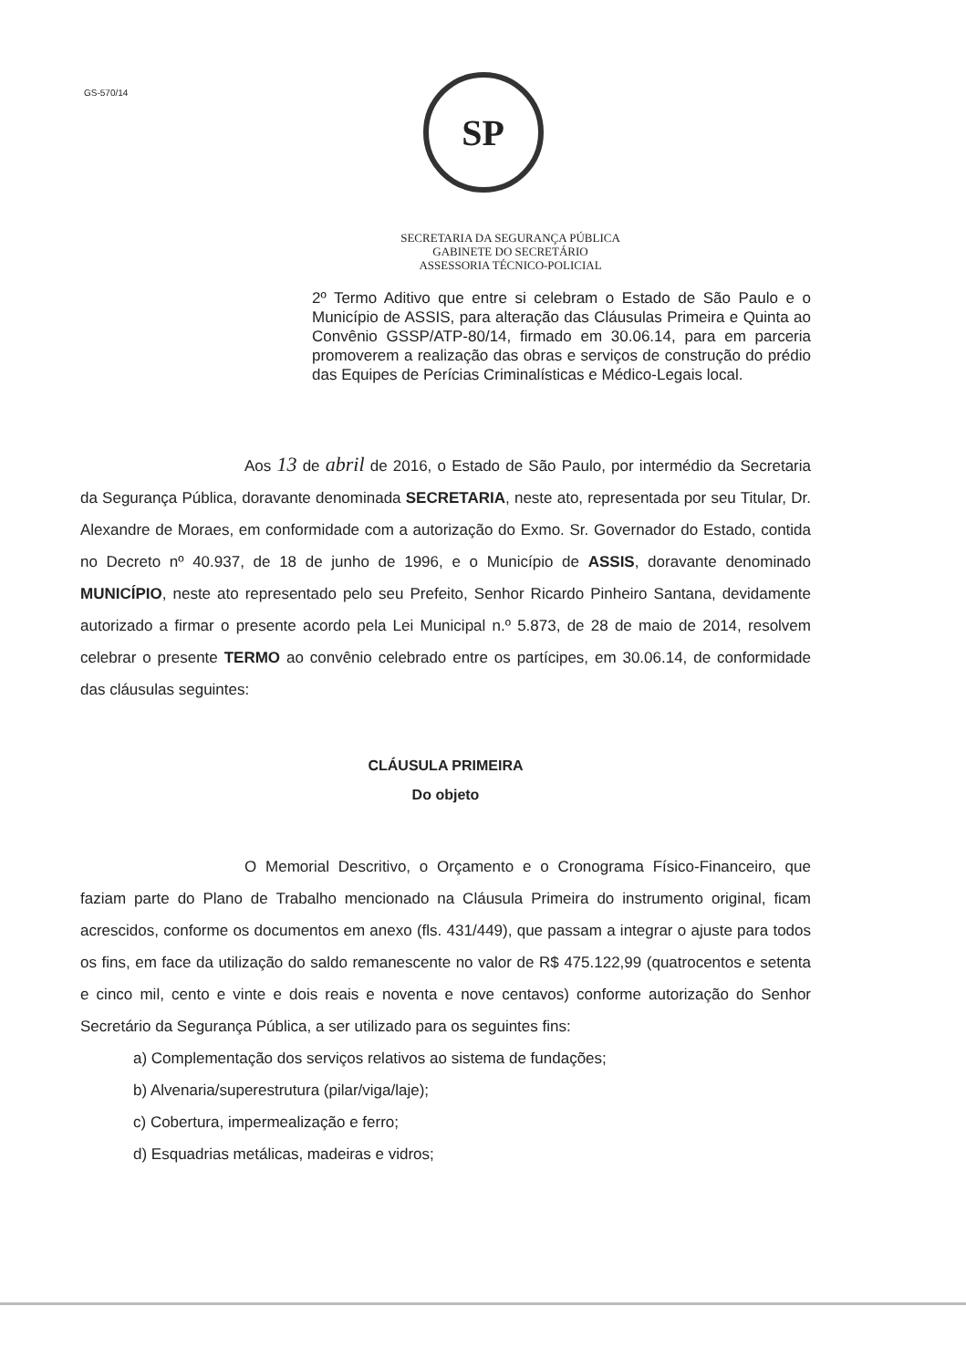GS-570/14
SP
SECRETARIA DA SEGURANÇA PÚBLICA
GABINETE DO SECRETÁRIO
ASSESSORIA TÉCNICO-POLICIAL
2º Termo Aditivo que entre si celebram o Estado de São Paulo e o Município de ASSIS, para alteração das Cláusulas Primeira e Quinta ao Convênio GSSP/ATP-80/14, firmado em 30.06.14, para em parceria promoverem a realização das obras e serviços de construção do prédio das Equipes de Perícias Criminalísticas e Médico-Legais local.
Aos 13 de abril de 2016, o Estado de São Paulo, por intermédio da Secretaria da Segurança Pública, doravante denominada SECRETARIA, neste ato, representada por seu Titular, Dr. Alexandre de Moraes, em conformidade com a autorização do Exmo. Sr. Governador do Estado, contida no Decreto nº 40.937, de 18 de junho de 1996, e o Município de ASSIS, doravante denominado MUNICÍPIO, neste ato representado pelo seu Prefeito, Senhor Ricardo Pinheiro Santana, devidamente autorizado a firmar o presente acordo pela Lei Municipal n.º 5.873, de 28 de maio de 2014, resolvem celebrar o presente TERMO ao convênio celebrado entre os partícipes, em 30.06.14, de conformidade das cláusulas seguintes:
CLÁUSULA PRIMEIRA
Do objeto
O Memorial Descritivo, o Orçamento e o Cronograma Físico-Financeiro, que faziam parte do Plano de Trabalho mencionado na Cláusula Primeira do instrumento original, ficam acrescidos, conforme os documentos em anexo (fls. 431/449), que passam a integrar o ajuste para todos os fins, em face da utilização do saldo remanescente no valor de R$ 475.122,99 (quatrocentos e setenta e cinco mil, cento e vinte e dois reais e noventa e nove centavos) conforme autorização do Senhor Secretário da Segurança Pública, a ser utilizado para os seguintes fins:
a) Complementação dos serviços relativos ao sistema de fundações;
b) Alvenaria/superestrutura (pilar/viga/laje);
c) Cobertura, impermealização e ferro;
d) Esquadrias metálicas, madeiras e vidros;